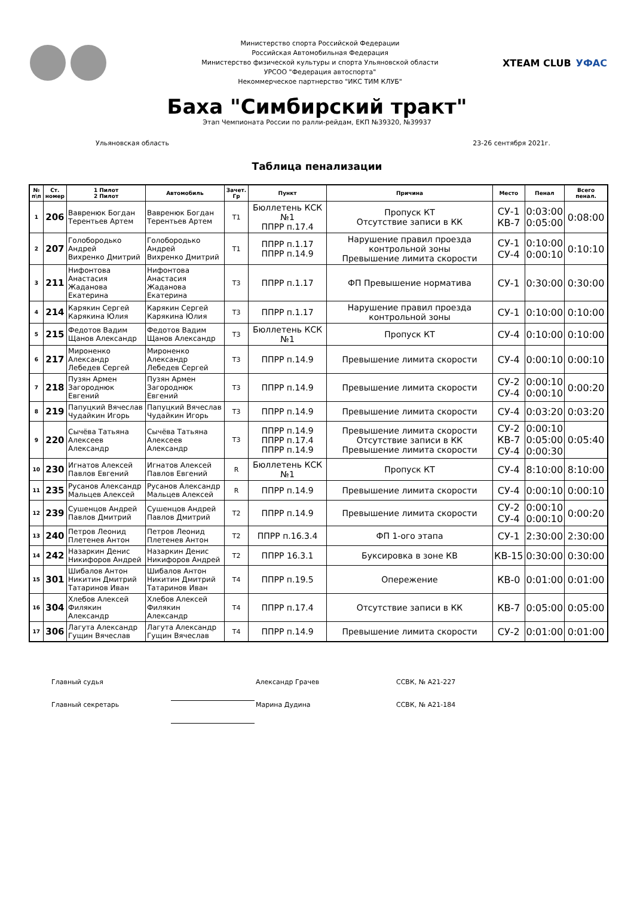Министерство спорта Российской Федерации
Российская Автомобильная Федерация
Министерство физической культуры и спорта Ульяновской области
УРСОО "Федерация автоспорта"
Некоммерческое партнерство "ИКС ТИМ КЛУБ"
XTEAM CLUB УФАС
Баха "Симбирский тракт"
Этап Чемпионата России по ралли-рейдам, ЕКП №39320, №39937
Ульяновская область 23-26 сентября 2021г.
Таблица пенализации
| № п\п | Ст. номер | 1 Пилот 2 Пилот | Автомобиль | Зачет. Гр | Пункт | Причина | Место | Пенал | Всего пенал. |
| --- | --- | --- | --- | --- | --- | --- | --- | --- | --- |
| 1 | 206 | Вавренюк Богдан Терентьев Артем | Вавренюк Богдан Терентьев Артем | Т1 | Бюллетень КСК №1 ППРР п.17.4 | Пропуск КТ Отсутствие записи в КК | СУ-1 КВ-7 | 0:03:00 0:05:00 | 0:08:00 |
| 2 | 207 | Голобородько Андрей Вихренко Дмитрий | Голобородько Андрей Вихренко Дмитрий | Т1 | ППРР п.1.17 ППРР п.14.9 | Нарушение правил проезда контрольной зоны Превышение лимита скорости | СУ-1 СУ-4 | 0:10:00 0:00:10 | 0:10:10 |
| 3 | 211 | Нифонтова Анастасия Жаданова Екатерина | Нифонтова Анастасия Жаданова Екатерина | Т3 | ППРР п.1.17 | ФП Превышение норматива | СУ-1 | 0:30:00 | 0:30:00 |
| 4 | 214 | Карякин Сергей Карякина Юлия | Карякин Сергей Карякина Юлия | Т3 | ППРР п.1.17 | Нарушение правил проезда контрольной зоны | СУ-1 | 0:10:00 | 0:10:00 |
| 5 | 215 | Федотов Вадим Щанов Александр | Федотов Вадим Щанов Александр | Т3 | Бюллетень КСК №1 | Пропуск КТ | СУ-4 | 0:10:00 | 0:10:00 |
| 6 | 217 | Мироненко Александр Лебедев Сергей | Мироненко Александр Лебедев Сергей | Т3 | ППРР п.14.9 | Превышение лимита скорости | СУ-4 | 0:00:10 | 0:00:10 |
| 7 | 218 | Пузян Армен Загороднюк Евгений | Пузян Армен Загороднюк Евгений | Т3 | ППРР п.14.9 | Превышение лимита скорости | СУ-2 СУ-4 | 0:00:10 0:00:10 | 0:00:20 |
| 8 | 219 | Папуцкий Вячеслав Чудайкин Игорь | Папуцкий Вячеслав Чудайкин Игорь | Т3 | ППРР п.14.9 | Превышение лимита скорости | СУ-4 | 0:03:20 | 0:03:20 |
| 9 | 220 | Сычёва Татьяна Алексеев Александр | Сычёва Татьяна Алексеев Александр | Т3 | ППРР п.14.9 ППРР п.17.4 ППРР п.14.9 | Превышение лимита скорости Отсутствие записи в КК Превышение лимита скорости | СУ-2 КВ-7 СУ-4 | 0:00:10 0:05:00 0:00:30 | 0:05:40 |
| 10 | 230 | Игнатов Алексей Павлов Евгений | Игнатов Алексей Павлов Евгений | R | Бюллетень КСК №1 | Пропуск КТ | СУ-4 | 8:10:00 | 8:10:00 |
| 11 | 235 | Русанов Александр Мальцев Алексей | Русанов Александр Мальцев Алексей | R | ППРР п.14.9 | Превышение лимита скорости | СУ-4 | 0:00:10 | 0:00:10 |
| 12 | 239 | Сушенцов Андрей Павлов Дмитрий | Сушенцов Андрей Павлов Дмитрий | Т2 | ППРР п.14.9 | Превышение лимита скорости | СУ-2 СУ-4 | 0:00:10 0:00:10 | 0:00:20 |
| 13 | 240 | Петров Леонид Плетенев Антон | Петров Леонид Плетенев Антон | Т2 | ППРР п.16.3.4 | ФП 1-ого этапа | СУ-1 | 2:30:00 | 2:30:00 |
| 14 | 242 | Назаркин Денис Никифоров Андрей | Назаркин Денис Никифоров Андрей | Т2 | ППРР 16.3.1 | Буксировка в зоне КВ | КВ-15 | 0:30:00 | 0:30:00 |
| 15 | 301 | Шибалов Антон Никитин Дмитрий Татаринов Иван | Шибалов Антон Никитин Дмитрий Татаринов Иван | Т4 | ППРР п.19.5 | Опережение | КВ-0 | 0:01:00 | 0:01:00 |
| 16 | 304 | Хлебов Алексей Филякин Александр | Хлебов Алексей Филякин Александр | Т4 | ППРР п.17.4 | Отсутствие записи в КК | КВ-7 | 0:05:00 | 0:05:00 |
| 17 | 306 | Лагута Александр Гущин Вячеслав | Лагута Александр Гущин Вячеслав | Т4 | ППРР п.14.9 | Превышение лимита скорости | СУ-2 | 0:01:00 | 0:01:00 |
Главный судья Александр Грачев ССВК, № А21-227
Главный секретарь Марина Дудина ССВК, № А21-184